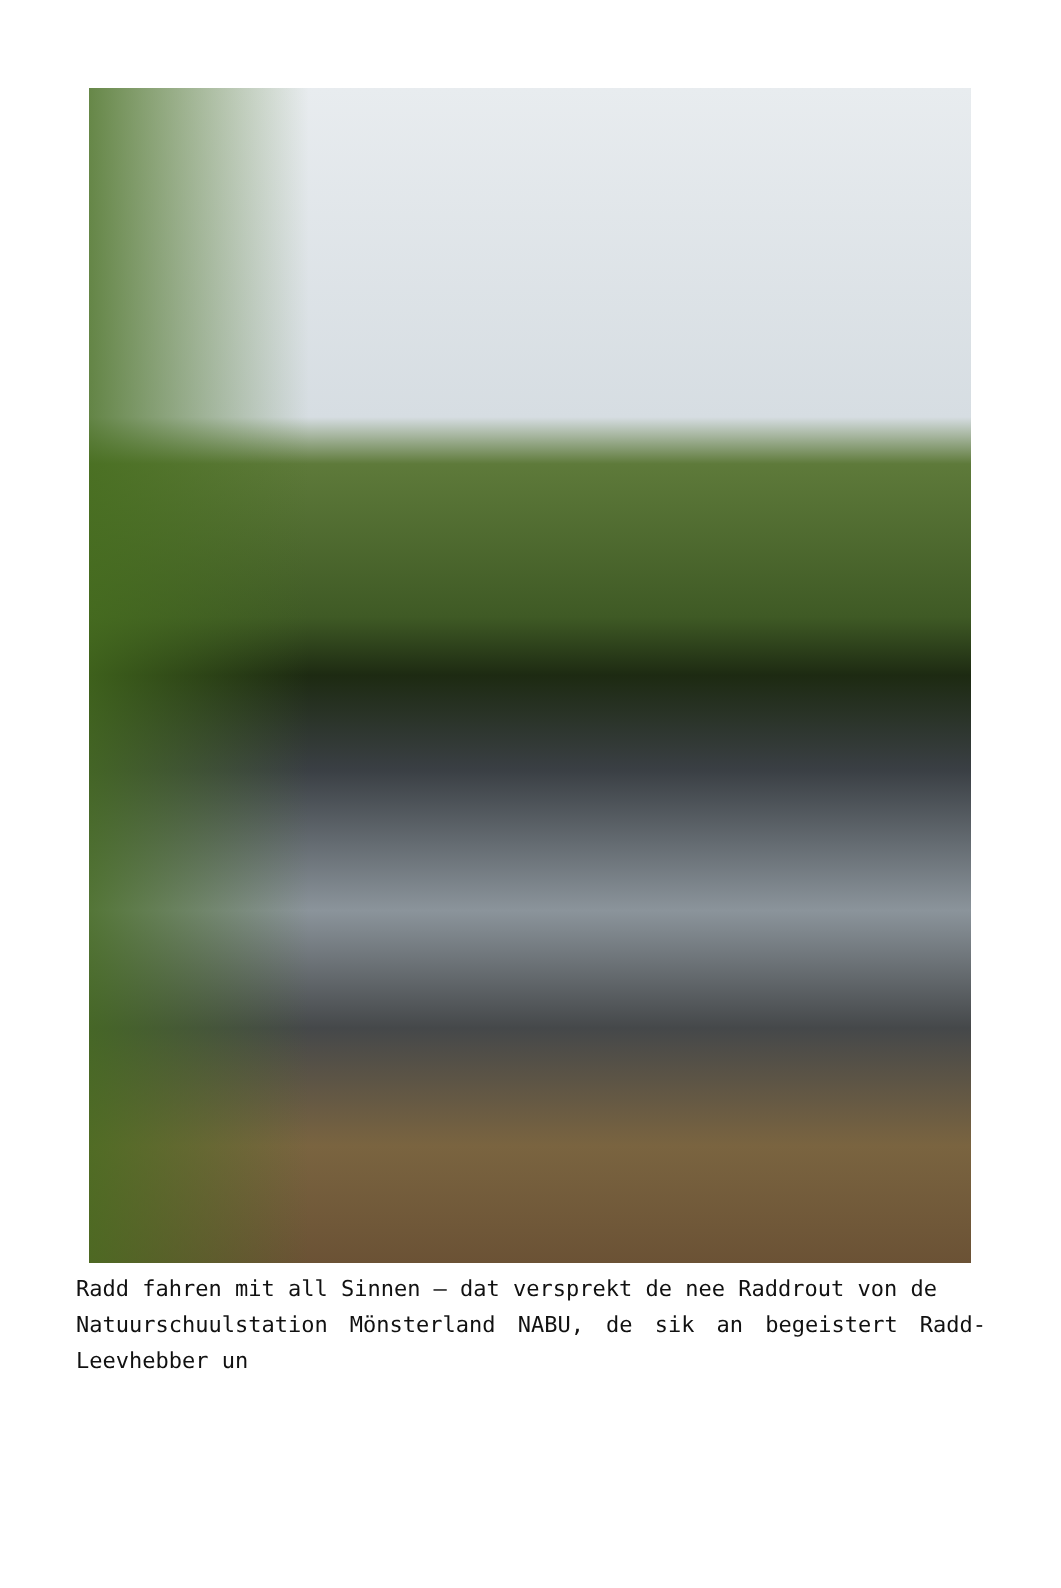Radd fahren mit all Sinnen – dat versprekt de nee Raddrout von de
Natuurschuulstation Mönsterland NABU, de sik an begeistert Radd-Leevhebber un